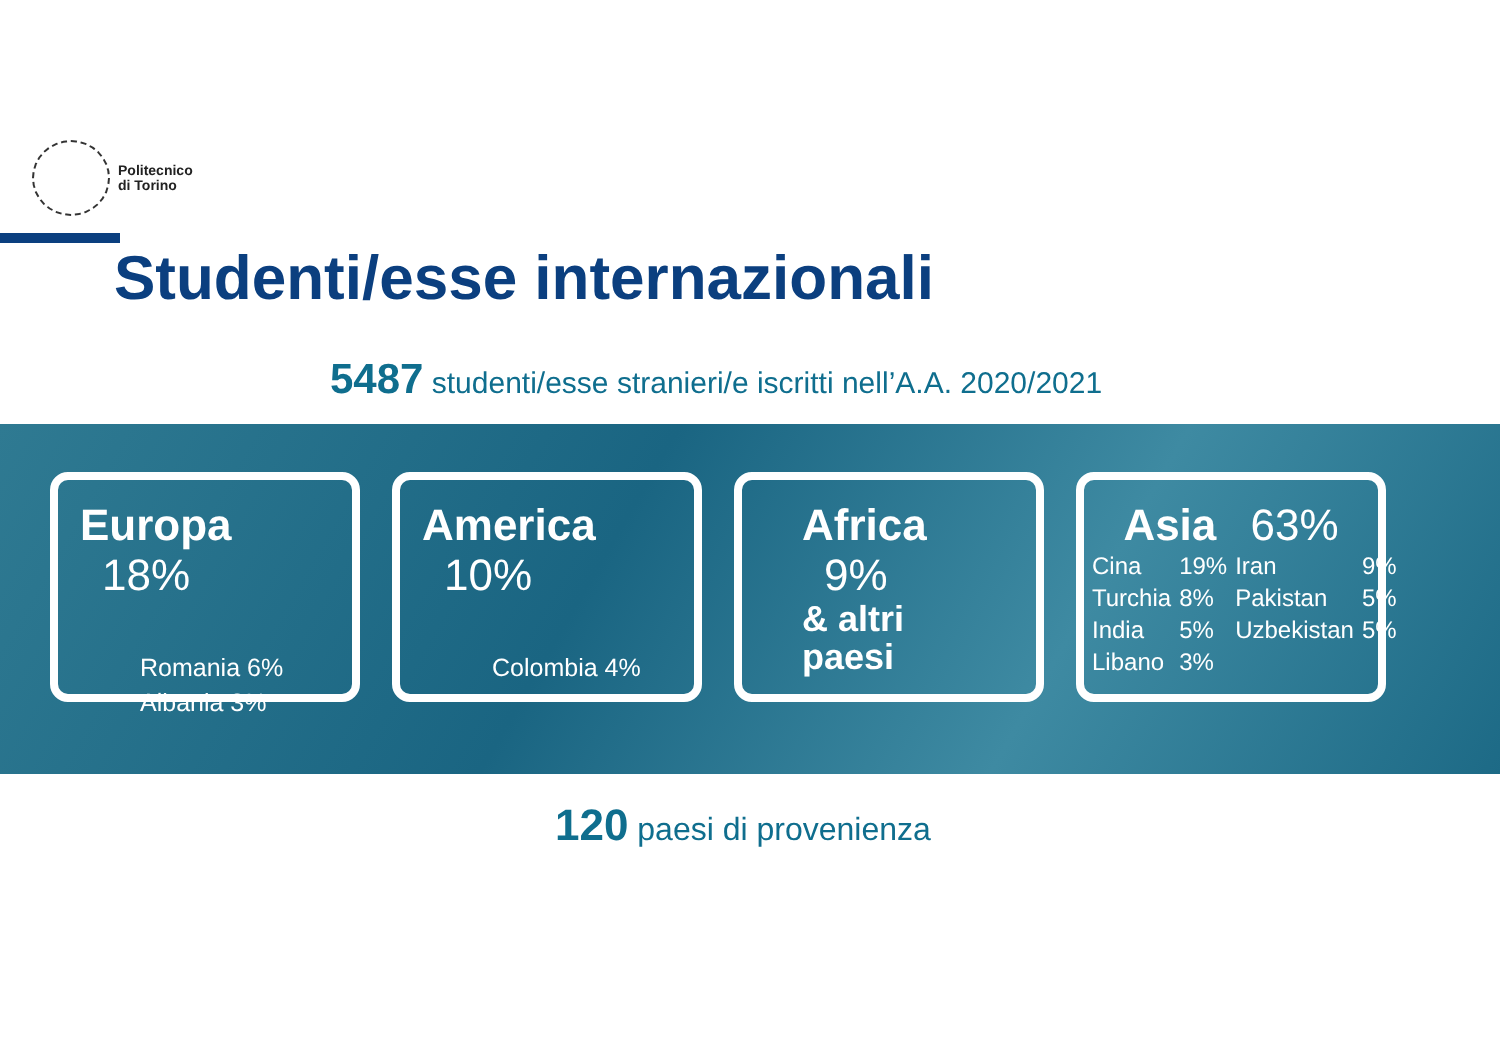Politecnico
di Torino
Studenti/esse internazionali
5487 studenti/esse stranieri/e iscritti nell’A.A. 2020/2021
Europa 18%
Romania 6%
Albania 3%
America 10%
Colombia 4%
Africa 9%
& altri
paesi
Asia 63%
| Cina | 19% | Iran | 9% |
| Turchia | 8% | Pakistan | 5% |
| India | 5% | Uzbekistan | 5% |
| Libano | 3% | | |
120 paesi di provenienza